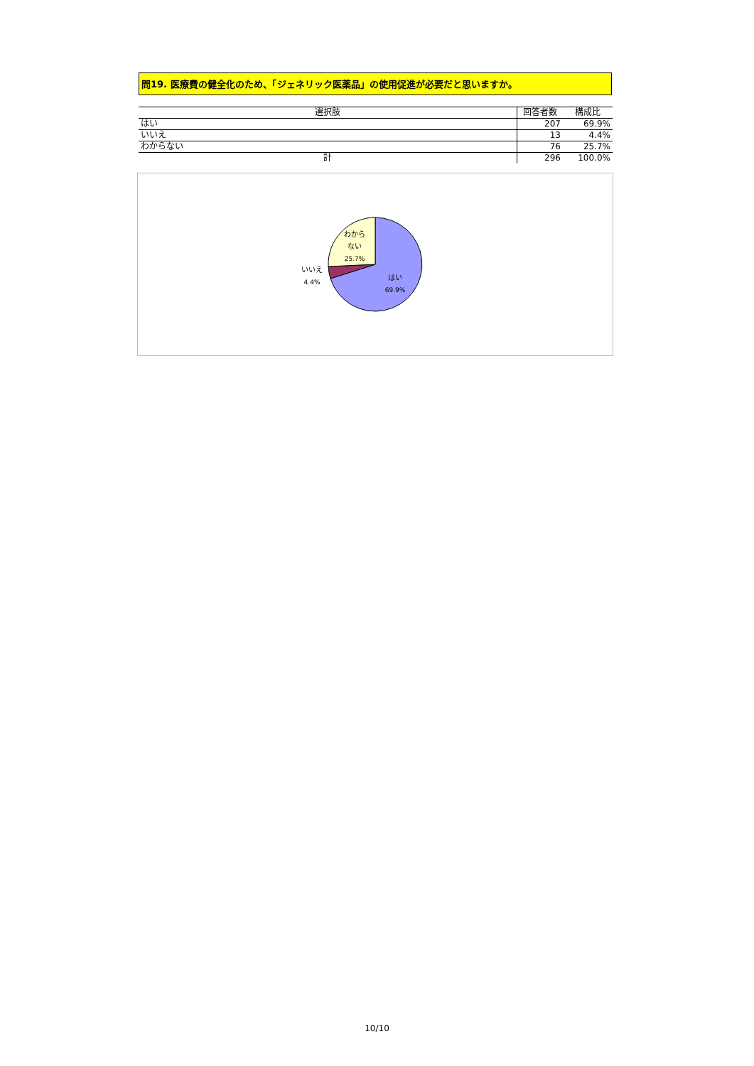問19. 医療費の健全化のため、「ジェネリック医薬品」の使用促進が必要だと思いますか。
| 選択肢 | 回答者数 | 構成比 |
| --- | --- | --- |
| はい | 207 | 69.9% |
| いいえ | 13 | 4.4% |
| わからない | 76 | 25.7% |
| 計 | 296 | 100.0% |
わから
ない
25.7%
いいえ
4.4%
はい
69.9%
10/10